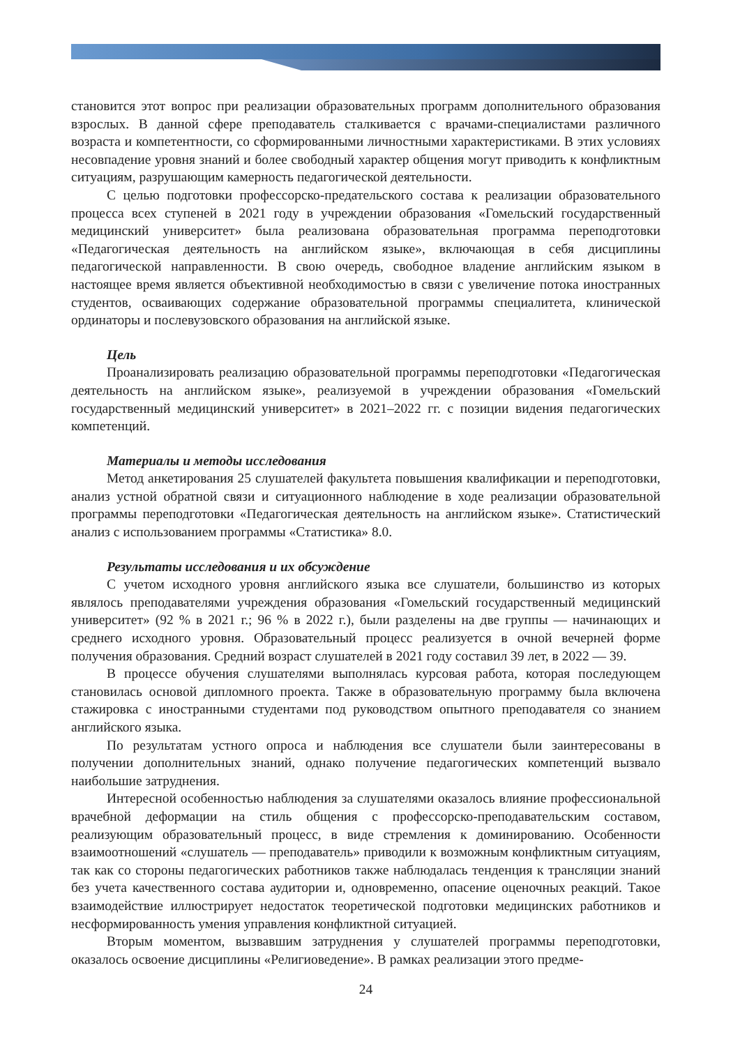становится этот вопрос при реализации образовательных программ дополнительного образования взрослых. В данной сфере преподаватель сталкивается с врачами-специалистами различного возраста и компетентности, со сформированными личностными характеристиками. В этих условиях несовпадение уровня знаний и более свободный характер общения могут приводить к конфликтным ситуациям, разрушающим камерность педагогической деятельности.
С целью подготовки профессорско-предательского состава к реализации образовательного процесса всех ступеней в 2021 году в учреждении образования «Гомельский государственный медицинский университет» была реализована образовательная программа переподготовки «Педагогическая деятельность на английском языке», включающая в себя дисциплины педагогической направленности. В свою очередь, свободное владение английским языком в настоящее время является объективной необходимостью в связи с увеличение потока иностранных студентов, осваивающих содержание образовательной программы специалитета, клинической ординаторы и послевузовского образования на английской языке.
Цель
Проанализировать реализацию образовательной программы переподготовки «Педагогическая деятельность на английском языке», реализуемой в учреждении образования «Гомельский государственный медицинский университет» в 2021–2022 гг. с позиции видения педагогических компетенций.
Материалы и методы исследования
Метод анкетирования 25 слушателей факультета повышения квалификации и переподготовки, анализ устной обратной связи и ситуационного наблюдение в ходе реализации образовательной программы переподготовки «Педагогическая деятельность на английском языке». Статистический анализ с использованием программы «Статистика» 8.0.
Результаты исследования и их обсуждение
С учетом исходного уровня английского языка все слушатели, большинство из которых являлось преподавателями учреждения образования «Гомельский государственный медицинский университет» (92 % в 2021 г.; 96 % в 2022 г.), были разделены на две группы — начинающих и среднего исходного уровня. Образовательный процесс реализуется в очной вечерней форме получения образования. Средний возраст слушателей в 2021 году составил 39 лет, в 2022 — 39.
В процессе обучения слушателями выполнялась курсовая работа, которая последующем становилась основой дипломного проекта. Также в образовательную программу была включена стажировка с иностранными студентами под руководством опытного преподавателя со знанием английского языка.
По результатам устного опроса и наблюдения все слушатели были заинтересованы в получении дополнительных знаний, однако получение педагогических компетенций вызвало наибольшие затруднения.
Интересной особенностью наблюдения за слушателями оказалось влияние профессиональной врачебной деформации на стиль общения с профессорско-преподавательским составом, реализующим образовательный процесс, в виде стремления к доминированию. Особенности взаимоотношений «слушатель — преподаватель» приводили к возможным конфликтным ситуациям, так как со стороны педагогических работников также наблюдалась тенденция к трансляции знаний без учета качественного состава аудитории и, одновременно, опасение оценочных реакций. Такое взаимодействие иллюстрирует недостаток теоретической подготовки медицинских работников и несформированность умения управления конфликтной ситуацией.
Вторым моментом, вызвавшим затруднения у слушателей программы переподготовки, оказалось освоение дисциплины «Религиоведение». В рамках реализации этого предме-
24